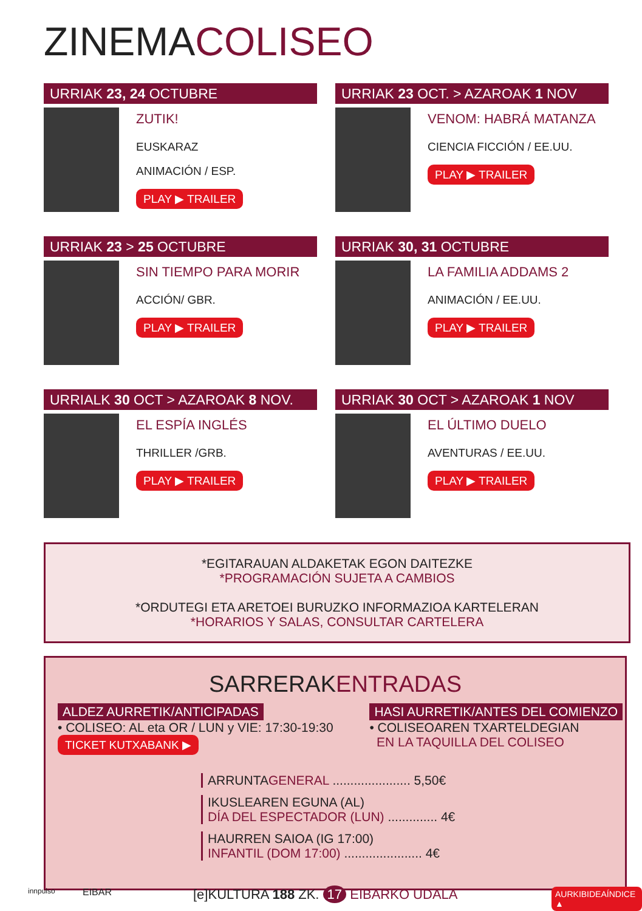ZINEMACOLISEO
URRIAK 23, 24 OCTUBRE
ZUTIK!
EUSKARAZ
ANIMACIÓN / ESP.
PLAY ▶ TRAILER
URRIAK 23 OCT. > AZAROAK 1 NOV
VENOM: HABRÁ MATANZA
CIENCIA FICCIÓN / EE.UU.
PLAY ▶ TRAILER
URRIAK 23 > 25 OCTUBRE
SIN TIEMPO PARA MORIR
ACCIÓN/ GBR.
PLAY ▶ TRAILER
URRIAK 30, 31 OCTUBRE
LA FAMILIA ADDAMS 2
ANIMACIÓN / EE.UU.
PLAY ▶ TRAILER
URRIALK 30 OCT > AZAROAK 8 NOV.
EL ESPÍA INGLÉS
THRILLER /GRB.
PLAY ▶ TRAILER
URRIAK 30 OCT > AZAROAK 1 NOV
EL ÚLTIMO DUELO
AVENTURAS / EE.UU.
PLAY ▶ TRAILER
*EGITARAUAN ALDAKETAK EGON DAITEZKE
*PROGRAMACIÓN SUJETA A CAMBIOS
*ORDUTEGI ETA ARETOEI BURUZKO INFORMAZIOA KARTELERAN
*HORARIOS Y SALAS, CONSULTAR CARTELERA
SARRERAKENTRADAS
ALDEZ AURRETIK/ANTICIPADAS
• COLISEO: AL eta OR / LUN y VIE: 17:30-19:30
TICKET KUTXABANK ▶
HASI AURRETIK/ANTES DEL COMIENZO
• COLISEOAREN TXARTELDEGIAN
EN LA TAQUILLA DEL COLISEO
ARRUNTAGENERAL ...................... 5,50€
IKUSLEAREN EGUNA (AL)
DÍA DEL ESPECTADOR (LUN) .............. 4€
HAURREN SAIOA (IG 17:00)
INFANTIL (DOM 17:00) ...................... 4€
innpulso EIBAR [e]KULTURA 188 ZK. 17 EIBARKO UDALA AURKIBIDEAÍNDICE ▲